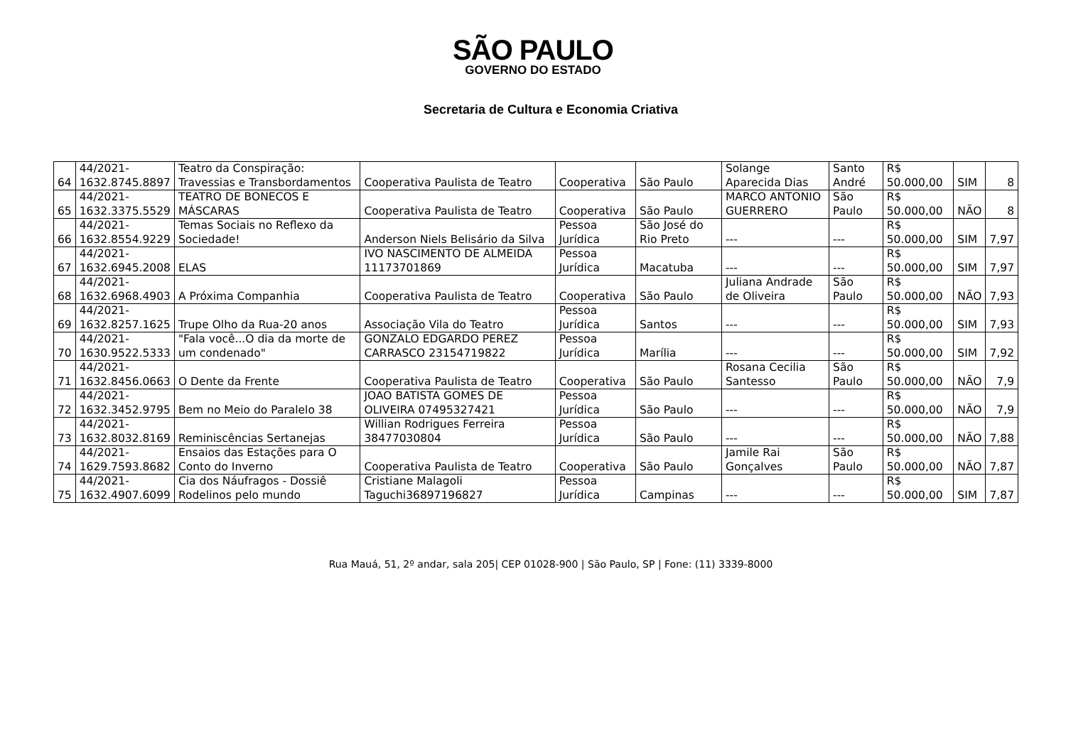SÃO PAULO
GOVERNO DO ESTADO
Secretaria de Cultura e Economia Criativa
| 64 | 44/2021- 1632.8745.8897 | Teatro da Conspiração: Travessias e Transbordamentos | Cooperativa Paulista de Teatro | Cooperativa | São Paulo | Solange Aparecida Dias | Santo André | R$ 50.000,00 | SIM | 8 |
| 65 | 44/2021- 1632.3375.5529 | TEATRO DE BONECOS E MÁSCARAS | Cooperativa Paulista de Teatro | Cooperativa | São Paulo | MARCO ANTONIO GUERRERO | São Paulo | R$ 50.000,00 | NÃO | 8 |
| 66 | 44/2021- 1632.8554.9229 | Temas Sociais no Reflexo da Sociedade! | Anderson Niels Belisário da Silva | Pessoa Jurídica | São José do Rio Preto | --- | --- | R$ 50.000,00 | SIM | 7,97 |
| 67 | 44/2021- 1632.6945.2008 | ELAS | IVO NASCIMENTO DE ALMEIDA 11173701869 | Pessoa Jurídica | Macatuba | --- | --- | R$ 50.000,00 | SIM | 7,97 |
| 68 | 44/2021- 1632.6968.4903 | A Próxima Companhia | Cooperativa Paulista de Teatro | Cooperativa | São Paulo | Juliana Andrade de Oliveira | São Paulo | R$ 50.000,00 | NÃO | 7,93 |
| 69 | 44/2021- 1632.8257.1625 | Trupe Olho da Rua-20 anos | Associação Vila do Teatro | Pessoa Jurídica | Santos | --- | --- | R$ 50.000,00 | SIM | 7,93 |
| 70 | 44/2021- 1630.9522.5333 | "Fala você...O dia da morte de um condenado" | GONZALO EDGARDO PEREZ CARRASCO 23154719822 | Pessoa Jurídica | Marília | --- | --- | R$ 50.000,00 | SIM | 7,92 |
| 71 | 44/2021- 1632.8456.0663 | O Dente da Frente | Cooperativa Paulista de Teatro | Cooperativa | São Paulo | Rosana Cecilia Santesso | São Paulo | R$ 50.000,00 | NÃO | 7,9 |
| 72 | 44/2021- 1632.3452.9795 | Bem no Meio do Paralelo 38 | JOAO BATISTA GOMES DE OLIVEIRA 07495327421 | Pessoa Jurídica | São Paulo | --- | --- | R$ 50.000,00 | NÃO | 7,9 |
| 73 | 44/2021- 1632.8032.8169 | Reminiscências Sertanejas | Willian Rodrigues Ferreira 38477030804 | Pessoa Jurídica | São Paulo | --- | --- | R$ 50.000,00 | NÃO | 7,88 |
| 74 | 44/2021- 1629.7593.8682 | Ensaios das Estações para O Conto do Inverno | Cooperativa Paulista de Teatro | Cooperativa | São Paulo | Jamile Rai Gonçalves | São Paulo | R$ 50.000,00 | NÃO | 7,87 |
| 75 | 44/2021- 1632.4907.6099 | Cia dos Náufragos - Dossiê Rodelinos pelo mundo | Cristiane Malagoli Taguchi36897196827 | Pessoa Jurídica | Campinas | --- | --- | R$ 50.000,00 | SIM | 7,87 |
Rua Mauá, 51, 2º andar, sala 205| CEP 01028-900 | São Paulo, SP | Fone: (11) 3339-8000